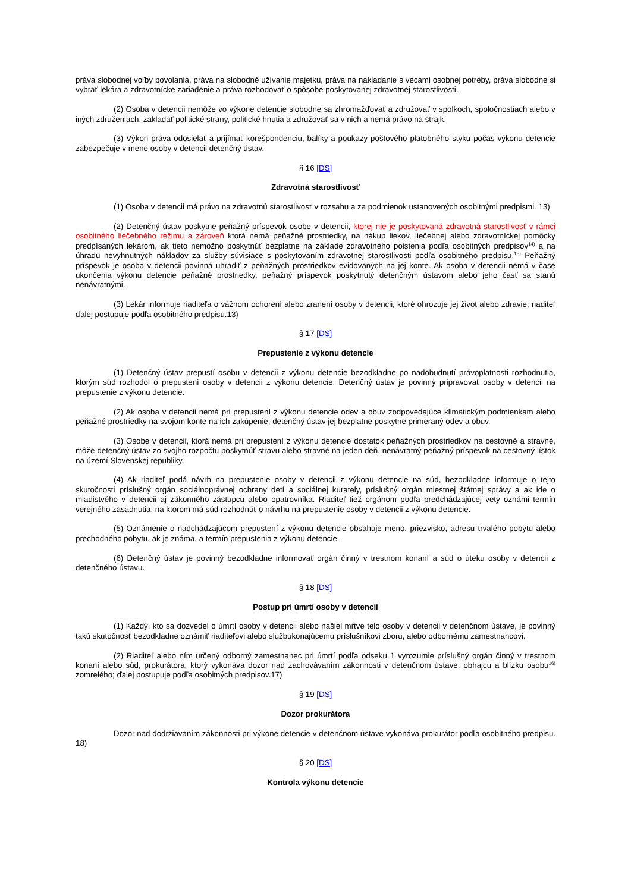práva slobodnej voľby povolania, práva na slobodné užívanie majetku, práva na nakladanie s vecami osobnej potreby, práva slobodne si vybrať lekára a zdravotnícke zariadenie a práva rozhodovať o spôsobe poskytovanej zdravotnej starostlivosti.
(2) Osoba v detencii nemôže vo výkone detencie slobodne sa zhromažďovať a združovať v spolkoch, spoločnostiach alebo v iných združeniach, zakladať politické strany, politické hnutia a združovať sa v nich a nemá právo na štrajk.
(3) Výkon práva odosielať a prijímať korešpondenciu, balíky a poukazy poštového platobného styku počas výkonu detencie zabezpečuje v mene osoby v detencii detenčný ústav.
§ 16 [DS]
Zdravotná starostlivosť
(1) Osoba v detencii má právo na zdravotnú starostlivosť v rozsahu a za podmienok ustanovených osobitnými predpismi. 13)
(2) Detenčný ústav poskytne peňažný príspevok osobe v detencii, ktorej nie je poskytovaná zdravotná starostlivosť v rámci osobitného liečebného režimu a zároveň ktorá nemá peňažné prostriedky, na nákup liekov, liečebnej alebo zdravotníckej pomôcky predpísaných lekárom, ak tieto nemožno poskytnúť bezplatne na základe zdravotného poistenia podľa osobitných predpisov<sup>14)</sup> a na úhradu nevyhnutných nákladov za služby súvisiace s poskytovaním zdravotnej starostlivosti podľa osobitného predpisu.<sup>15)</sup> Peňažný príspevok je osoba v detencii povinná uhradiť z peňažných prostriedkov evidovaných na jej konte. Ak osoba v detencii nemá v čase ukončenia výkonu detencie peňažné prostriedky, peňažný príspevok poskytnutý detenčným ústavom alebo jeho časť sa stanú nenávratnými.
(3) Lekár informuje riaditeľa o vážnom ochorení alebo zranení osoby v detencii, ktoré ohrozuje jej život alebo zdravie; riaditeľ ďalej postupuje podľa osobitného predpisu.13)
§ 17 [DS]
Prepustenie z výkonu detencie
(1) Detenčný ústav prepustí osobu v detencii z výkonu detencie bezodkladne po nadobudnutí právoplatnosti rozhodnutia, ktorým súd rozhodol o prepustení osoby v detencii z výkonu detencie. Detenčný ústav je povinný pripravovať osoby v detencii na prepustenie z výkonu detencie.
(2) Ak osoba v detencii nemá pri prepustení z výkonu detencie odev a obuv zodpovedajúce klimatickým podmienkam alebo peňažné prostriedky na svojom konte na ich zakúpenie, detenčný ústav jej bezplatne poskytne primeraný odev a obuv.
(3) Osobe v detencii, ktorá nemá pri prepustení z výkonu detencie dostatok peňažných prostriedkov na cestovné a stravné, môže detenčný ústav zo svojho rozpočtu poskytnúť stravu alebo stravné na jeden deň, nenávratný peňažný príspevok na cestovný lístok na území Slovenskej republiky.
(4) Ak riaditeľ podá návrh na prepustenie osoby v detencii z výkonu detencie na súd, bezodkladne informuje o tejto skutočnosti príslušný orgán sociálnoprávnej ochrany detí a sociálnej kurately, príslušný orgán miestnej štátnej správy a ak ide o mladistvého v detencii aj zákonného zástupcu alebo opatrovníka. Riaditeľ tiež orgánom podľa predchádzajúcej vety oznámi termín verejného zasadnutia, na ktorom má súd rozhodnúť o návrhu na prepustenie osoby v detencii z výkonu detencie.
(5) Oznámenie o nadchádzajúcom prepustení z výkonu detencie obsahuje meno, priezvisko, adresu trvalého pobytu alebo prechodného pobytu, ak je známa, a termín prepustenia z výkonu detencie.
(6) Detenčný ústav je povinný bezodkladne informovať orgán činný v trestnom konaní a súd o úteku osoby v detencii z detenčného ústavu.
§ 18 [DS]
Postup pri úmrtí osoby v detencii
(1) Každý, kto sa dozvedel o úmrtí osoby v detencii alebo našiel mŕtve telo osoby v detencii v detenčnom ústave, je povinný takú skutočnosť bezodkladne oznámiť riaditeľovi alebo službukonajúcemu príslušníkovi zboru, alebo odbornému zamestnancovi.
(2) Riaditeľ alebo ním určený odborný zamestnanec pri úmrtí podľa odseku 1 vyrozumie príslušný orgán činný v trestnom konaní alebo súd, prokurátora, ktorý vykonáva dozor nad zachovávaním zákonnosti v detenčnom ústave, obhajcu a blízku osobu<sup>16)</sup> zomrelého; ďalej postupuje podľa osobitných predpisov.17)
§ 19 [DS]
Dozor prokurátora
Dozor nad dodržiavaním zákonnosti pri výkone detencie v detenčnom ústave vykonáva prokurátor podľa osobitného predpisu. 18)
§ 20 [DS]
Kontrola výkonu detencie